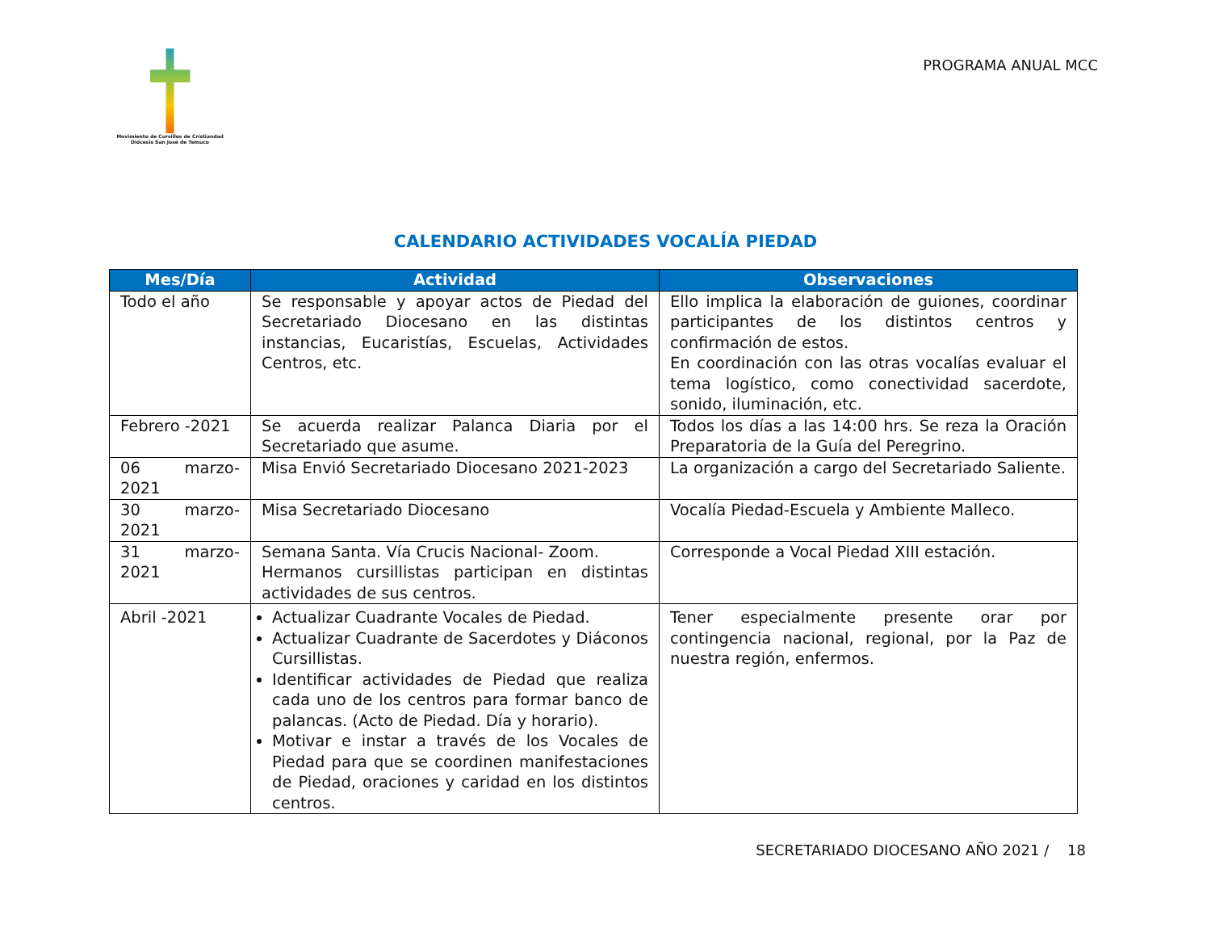Movimiento de Cursillos de Cristiandad
Diócesis San José de Temuco
PROGRAMA ANUAL MCC
CALENDARIO ACTIVIDADES VOCALÍA PIEDAD
| Mes/Día | Actividad | Observaciones |
| --- | --- | --- |
| Todo el año | Se responsable y apoyar actos de Piedad del Secretariado Diocesano en las distintas instancias, Eucaristías, Escuelas, Actividades Centros, etc. | Ello implica la elaboración de guiones, coordinar participantes de los distintos centros y confirmación de estos. En coordinación con las otras vocalías evaluar el tema logístico, como conectividad sacerdote, sonido, iluminación, etc. |
| Febrero -2021 | Se acuerda realizar Palanca Diaria por el Secretariado que asume. | Todos los días a las 14:00 hrs. Se reza la Oración Preparatoria de la Guía del Peregrino. |
| 06 marzo-2021 | Misa Envió Secretariado Diocesano 2021-2023 | La organización a cargo del Secretariado Saliente. |
| 30 marzo-2021 | Misa Secretariado Diocesano | Vocalía Piedad-Escuela y Ambiente Malleco. |
| 31 marzo-2021 | Semana Santa. Vía Crucis Nacional- Zoom. Hermanos cursillistas participan en distintas actividades de sus centros. | Corresponde a Vocal Piedad XIII estación. |
| Abril -2021 | Actualizar Cuadrante Vocales de Piedad. Actualizar Cuadrante de Sacerdotes y Diáconos Cursillistas. Identificar actividades de Piedad que realiza cada uno de los centros para formar banco de palancas. (Acto de Piedad. Día y horario). Motivar e instar a través de los Vocales de Piedad para que se coordinen manifestaciones de Piedad, oraciones y caridad en los distintos centros. | Tener especialmente presente orar por contingencia nacional, regional, por la Paz de nuestra región, enfermos. |
SECRETARIADO DIOCESANO AÑO 2021 / 18